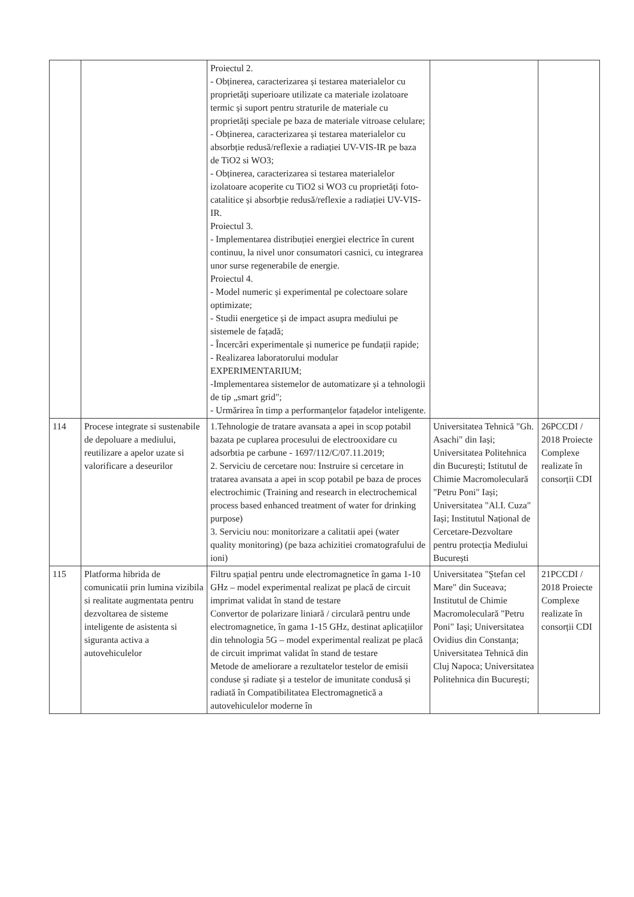| | | Proiectul 2. - Obținerea, caracterizarea și testarea materialelor cu proprietăți superioare utilizate ca materiale izolatoare termic și suport pentru straturile de materiale cu proprietăți speciale pe baza de materiale vitroase celulare; - Obținerea, caracterizarea și testarea materialelor cu absorbție redusă/reflexie a radiației UV-VIS-IR pe baza de TiO2 si WO3; - Obținerea, caracterizarea si testarea materialelor izolatoare acoperite cu TiO2 si WO3 cu proprietăți foto-catalitice și absorbție redusă/reflexie a radiației UV-VIS-IR. Proiectul 3. - Implementarea distribuției energiei electrice în curent continuu, la nivel unor consumatori casnici, cu integrarea unor surse regenerabile de energie. Proiectul 4. - Model numeric și experimental pe colectoare solare optimizate; - Studii energetice și de impact asupra mediului pe sistemele de fațadă; - Încercări experimentale și numerice pe fundații rapide; - Realizarea laboratorului modular EXPERIMENTARIUM; -Implementarea sistemelor de automatizare și a tehnologii de tip „smart grid"; - Urmărirea în timp a performanțelor fațadelor inteligente. | | |
| 114 | Procese integrate si sustenabile de depoluare a mediului, reutilizare a apelor uzate si valorificare a deseurilor | 1.Tehnologie de tratare avansata a apei in scop potabil bazata pe cuplarea procesului de electrooxidare cu adsorbtia pe carbune - 1697/112/C/07.11.2019; 2. Serviciu de cercetare nou: Instruire si cercetare in tratarea avansata a apei in scop potabil pe baza de proces electrochimic (Training and research in electrochemical process based enhanced treatment of water for drinking purpose) 3. Serviciu nou: monitorizare a calitatii apei (water quality monitoring) (pe baza achizitiei cromatografului de ioni) | Universitatea Tehnică "Gh. Asachi" din Iași; Universitatea Politehnica din București; Istitutul de Chimie Macromoleculară "Petru Poni" Iași; Universitatea "Al.I. Cuza" Iași; Institutul Național de Cercetare-Dezvoltare pentru protecția Mediului București | 26PCCDI / 2018 Proiecte Complexe realizate în consorții CDI |
| 115 | Platforma hibrida de comunicatii prin lumina vizibila si realitate augmentata pentru dezvoltarea de sisteme inteligente de asistenta si siguranta activa a autovehiculelor | Filtru spațial pentru unde electromagnetice în gama 1-10 GHz – model experimental realizat pe placă de circuit imprimat validat în stand de testare Convertor de polarizare liniară / circulară pentru unde electromagnetice, în gama 1-15 GHz, destinat aplicațiilor din tehnologia 5G – model experimental realizat pe placă de circuit imprimat validat în stand de testare Metode de ameliorare a rezultatelor testelor de emisii conduse și radiate și a testelor de imunitate condusă și radiată în Compatibilitatea Electromagnetică a autovehiculelor moderne în | Universitatea "Ștefan cel Mare" din Suceava; Institutul de Chimie Macromoleculară "Petru Poni" Iași; Universitatea Ovidius din Constanța; Universitatea Tehnică din Cluj Napoca; Universitatea Politehnica din București; | 21PCCDI / 2018 Proiecte Complexe realizate în consorții CDI |